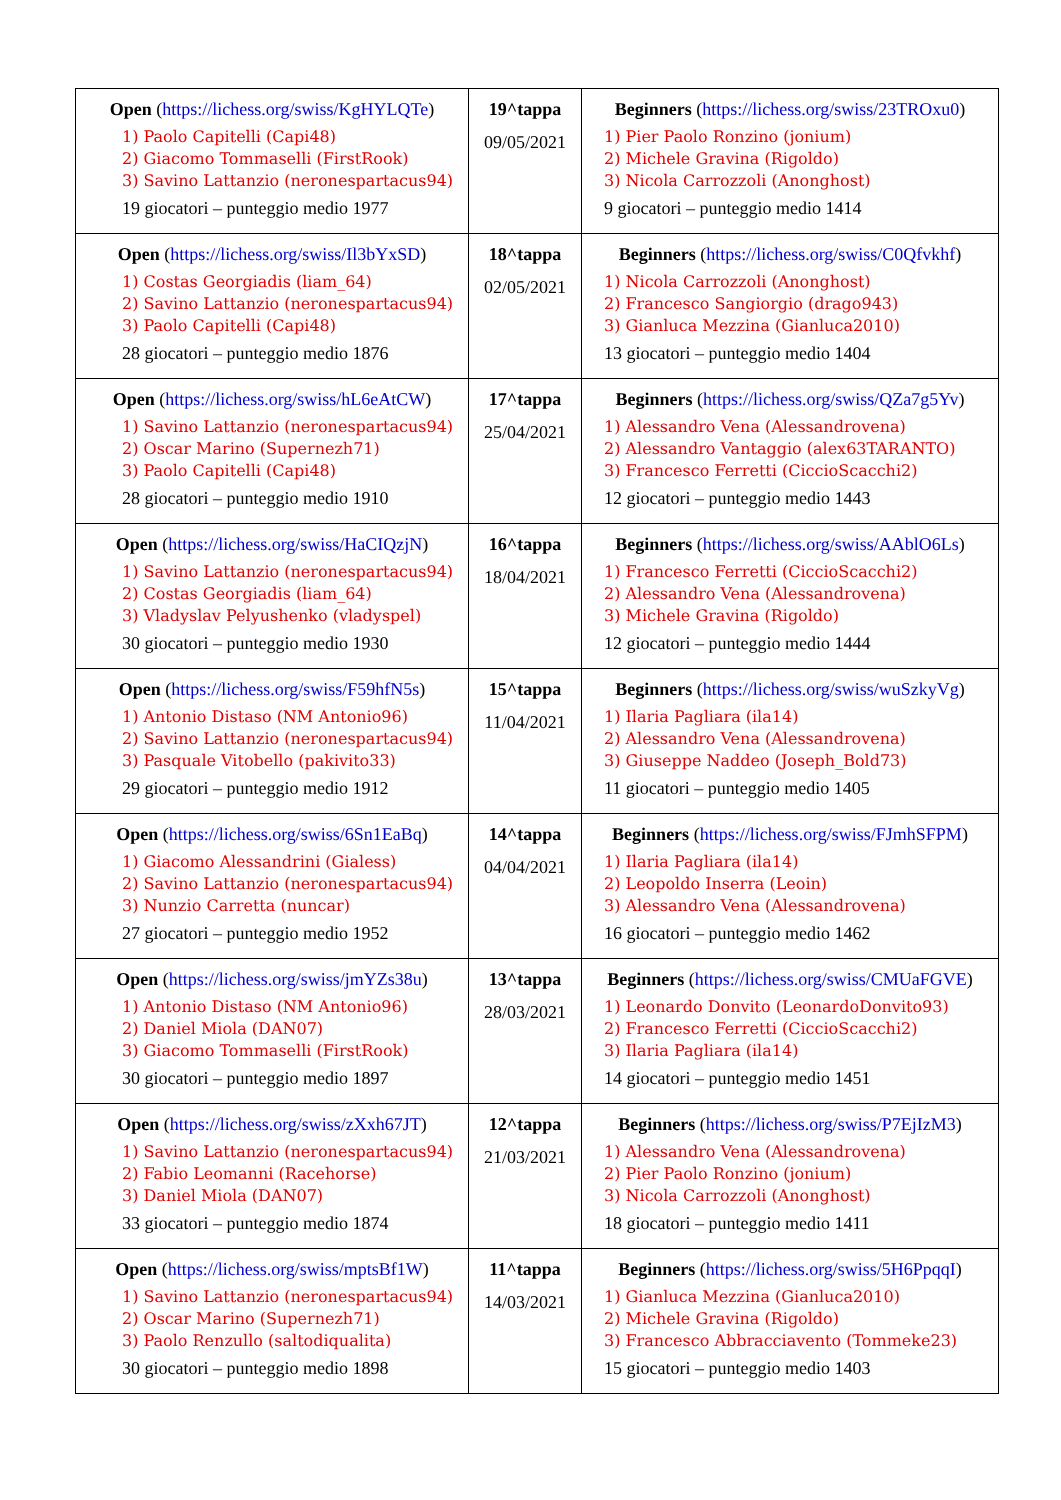| Open ( https://lichess.org/swiss/KgHYLQTe ) 1) Paolo Capitelli (Capi48) 2) Giacomo Tommaselli (FirstRook) 3) Savino Lattanzio (neronespartacus94) 19 giocatori – punteggio medio 1977 | 19^tappa 09/05/2021 | Beginners ( https://lichess.org/swiss/23TROxu0 ) 1) Pier Paolo Ronzino (jonium) 2) Michele Gravina (Rigoldo) 3) Nicola Carrozzoli (Anonghost) 9 giocatori – punteggio medio 1414 |
| Open ( https://lichess.org/swiss/Il3bYxSD ) 1) Costas Georgiadis (liam_64) 2) Savino Lattanzio (neronespartacus94) 3) Paolo Capitelli (Capi48) 28 giocatori – punteggio medio 1876 | 18^tappa 02/05/2021 | Beginners ( https://lichess.org/swiss/C0Qfvkhf ) 1) Nicola Carrozzoli (Anonghost) 2) Francesco Sangiorgio (drago943) 3) Gianluca Mezzina (Gianluca2010) 13 giocatori – punteggio medio 1404 |
| Open ( https://lichess.org/swiss/hL6eAtCW ) 1) Savino Lattanzio (neronespartacus94) 2) Oscar Marino (Supernezh71) 3) Paolo Capitelli (Capi48) 28 giocatori – punteggio medio 1910 | 17^tappa 25/04/2021 | Beginners ( https://lichess.org/swiss/QZa7g5Yv ) 1) Alessandro Vena (Alessandrovena) 2) Alessandro Vantaggio (alex63TARANTO) 3) Francesco Ferretti (CiccioScacchi2) 12 giocatori – punteggio medio 1443 |
| Open ( https://lichess.org/swiss/HaCIQzjN ) 1) Savino Lattanzio (neronespartacus94) 2) Costas Georgiadis (liam_64) 3) Vladyslav Pelyushenko (vladyspel) 30 giocatori – punteggio medio 1930 | 16^tappa 18/04/2021 | Beginners ( https://lichess.org/swiss/AAblO6Ls ) 1) Francesco Ferretti (CiccioScacchi2) 2) Alessandro Vena (Alessandrovena) 3) Michele Gravina (Rigoldo) 12 giocatori – punteggio medio 1444 |
| Open ( https://lichess.org/swiss/F59hfN5s ) 1) Antonio Distaso (NM Antonio96) 2) Savino Lattanzio (neronespartacus94) 3) Pasquale Vitobello (pakivito33) 29 giocatori – punteggio medio 1912 | 15^tappa 11/04/2021 | Beginners ( https://lichess.org/swiss/wuSzkyVg ) 1) Ilaria Pagliara (ila14) 2) Alessandro Vena (Alessandrovena) 3) Giuseppe Naddeo (Joseph_Bold73) 11 giocatori – punteggio medio 1405 |
| Open ( https://lichess.org/swiss/6Sn1EaBq ) 1) Giacomo Alessandrini (Gialess) 2) Savino Lattanzio (neronespartacus94) 3) Nunzio Carretta (nuncar) 27 giocatori – punteggio medio 1952 | 14^tappa 04/04/2021 | Beginners ( https://lichess.org/swiss/FJmhSFPM ) 1) Ilaria Pagliara (ila14) 2) Leopoldo Inserra (Leoin) 3) Alessandro Vena (Alessandrovena) 16 giocatori – punteggio medio 1462 |
| Open ( https://lichess.org/swiss/jmYZs38u ) 1) Antonio Distaso (NM Antonio96) 2) Daniel Miola (DAN07) 3) Giacomo Tommaselli (FirstRook) 30 giocatori – punteggio medio 1897 | 13^tappa 28/03/2021 | Beginners ( https://lichess.org/swiss/CMUaFGVE ) 1) Leonardo Donvito (LeonardoDonvito93) 2) Francesco Ferretti (CiccioScacchi2) 3) Ilaria Pagliara (ila14) 14 giocatori – punteggio medio 1451 |
| Open ( https://lichess.org/swiss/zXxh67JT ) 1) Savino Lattanzio (neronespartacus94) 2) Fabio Leomanni (Racehorse) 3) Daniel Miola (DAN07) 33 giocatori – punteggio medio 1874 | 12^tappa 21/03/2021 | Beginners ( https://lichess.org/swiss/P7EjIzM3 ) 1) Alessandro Vena (Alessandrovena) 2) Pier Paolo Ronzino (jonium) 3) Nicola Carrozzoli (Anonghost) 18 giocatori – punteggio medio 1411 |
| Open ( https://lichess.org/swiss/mptsBf1W ) 1) Savino Lattanzio (neronespartacus94) 2) Oscar Marino (Supernezh71) 3) Paolo Renzullo (saltodiqualita) 30 giocatori – punteggio medio 1898 | 11^tappa 14/03/2021 | Beginners ( https://lichess.org/swiss/5H6PpqqI ) 1) Gianluca Mezzina (Gianluca2010) 2) Michele Gravina (Rigoldo) 3) Francesco Abbracciavento (Tommeke23) 15 giocatori – punteggio medio 1403 |